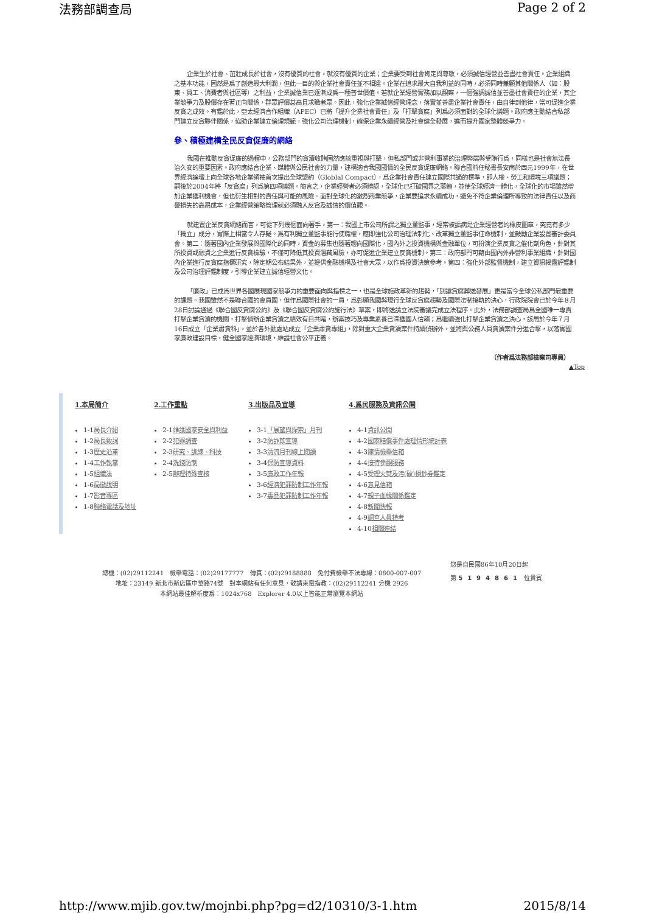法務部調查局 Page 2 of 2
企業生於社會、茁壯成長於社會，沒有優質的社會，就沒有優質的企業；企業要受到社會肯定與尊敬，必須誠信經營並善盡社會責任。企業組織之基本功能，固然是爲了創造最大利潤，但此一目的與企業社會責任並不相違。企業在追求最大自我利益的同時，必須同時兼顧其他關係人（如：股東、員工、消費者與社區等）之利益，企業誠信業已逐漸成爲一種普世價值。若就企業經營實務加以觀察，一個強調誠信並善盡社會責任的企業，其企業競爭力及股價存在著正向關係，群眾評價甚高且求職者眾。因此，強化企業誠信經營理念，落實並善盡企業社會責任，由自律到他律，當可促進企業反貪之成效。有鑑於此，亞太經濟合作組織（APEC）已將「提升企業社會責任」及「打擊貪腐」列爲必須面對的全球化議題。政府應主動結合私部門建立反貪夥伴關係，協助企業建立倫理規範，強化公司治理機制，確保企業永續經營及社會健全發展，進而提升國家整體競爭力。
參、積極建構全民反貪促廉的網絡
我國在推動反貪促廉的過程中，公務部門的貪瀆收賄固然應該重視與打擊，但私部門或非營利事業的治理弊端與受賄行爲，同樣也是社會無法長治久安的重要因素。政府應結合企業、媒體與公民社會的力量，建構適合我國國情的全民反貪促廉網絡。聯合國前任秘書長安南於西元1999年，在世界經濟論壇上向全球各地企業領袖首次提出全球盟約（Globlal Compact），爲企業社會責任建立國際共通的標準，即人權、勞工和環境三項議題；嗣後於2004年將「反貪腐」列爲第四項議題。簡言之，企業經營者必須體認，全球化已打破國界之藩籬，並使全球經濟一體化，全球化的市場雖然增加企業獲利機會，但也衍生相對的責任與可能的風險。面對全球化的激烈商業競爭，企業要追求永續成功，避免不符企業倫理所導致的法律責任以及商譽損失的高昂成本，企業經營策略管理就必須融入反貪及誠信的價值觀。
就建置企業反貪網絡而言，可從下列幾個面向著手，第一：我國上市公司所謂之獨立董監事，經常被詬病是企業經營者的橡皮圖章，究竟有多少「獨立」成分，實際上相當令人存疑。爲有利獨立董監事能行使職權，應即強化公司治理法制化、改革獨立董監事任命機制，並鼓勵企業設置審計委員會。第二：隨著國內企業發展與國際化的同時，資金的募集也隨著趨向國際化，國內外之投資機構與金融單位，可扮演企業反貪之催化劑角色，針對其所投資或融資之企業進行反貪檢驗，不僅可降低其投資潛藏風險，亦可促進企業建立反貪機制。第三：政府部門可藉由國內外非營利事業組織，針對國內企業進行反貪腐指標研究，除定期公布結果外，並提供金融機構及社會大眾，以作爲投資決策參考。第四：強化外部監督機制，建立資訊揭露評鑑制及公司治理評鑑制度，引導企業建立誠信經營文化。
「廉政」已成爲世界各國展現國家競爭力的重要面向與指標之一，也是全球施政革新的趨勢，「別讓貪腐葬送發展」更是當今全球公私部門最重要的課題。我國雖然不是聯合國的會員國，但作爲國際社會的一員，爲彰顯我國與現行全球反貪腐趨勢及國際法制接軌的決心，行政院院會已於今年８月28日討論通過《聯合國反貪腐公約》及《聯合國反貪腐公約施行法》草案，即將送請立法院審議完成立法程序。此外，法務部調查局爲全國唯一專責打擊企業貪瀆的機關，打擊偵辦企業貪瀆之績效有目共睹，辦案技巧及專業素養已深獲國人信賴；爲繼續強化打擊企業貪瀆之決心，該局於今年７月16日成立「企業肅貪科」，並於各外勤處站成立「企業肅貪專組」，除對重大企業貪瀆案件持續偵辦外，並將與公務人員貪瀆案件分進合擊，以落實國家廉政建設目標，健全國家經濟環境，維護社會公平正義。
（作者爲法務部檢察司專員）
▲Top
1.本局簡介
1-1局長介紹
1-2局長致詞
1-3歷史沿革
1-4工作執掌
1-5組織法
1-6局徽說明
1-7影音專區
1-8聯絡電話及地址
2.工作重點
2-1維護國家安全與利益
2-2犯罪調查
2-3研究、訓練、科技
2-4洗錢防制
2-5辦理特殊查核
3.出版品及宣導
3-1「展望與探索」月刊
3-2防詐欺宣導
3-3清流月刊線上閱讀
3-4保防宣導資料
3-5廉政工作年報
3-6經濟犯罪防制工作年報
3-7毒品犯罪防制工作年報
4.爲民服務及資訊公開
4-1資訊公開
4-2國家賠償事件處理情形統計表
4-3陳情檢舉信箱
4-4接待參觀服務
4-5受理火焚及污(破)損鈔券鑑定
4-6意見信箱
4-7親子血緣關係鑑定
4-8新聞快報
4-9調查人員特考
4-10相關連結
總機：(02)29112241　檢舉電話：(02)29177777　傳真：(02)29188888　免付費檢舉不法專線：0800-007-007
地址：23149 新北市新店區中華路74號　對本網站有任何意見，敬請來電指教：(02)29112241 分機 2926
本網站最佳解析度爲：1024x768　Explorer 4.0以上皆能正常瀏覽本網站
您是自民國86年10月20日起
第 5194861 位貴賓
http://www.mjib.gov.tw/mojnbi.php?pg=d2/10310/3-1.htm 2015/8/14